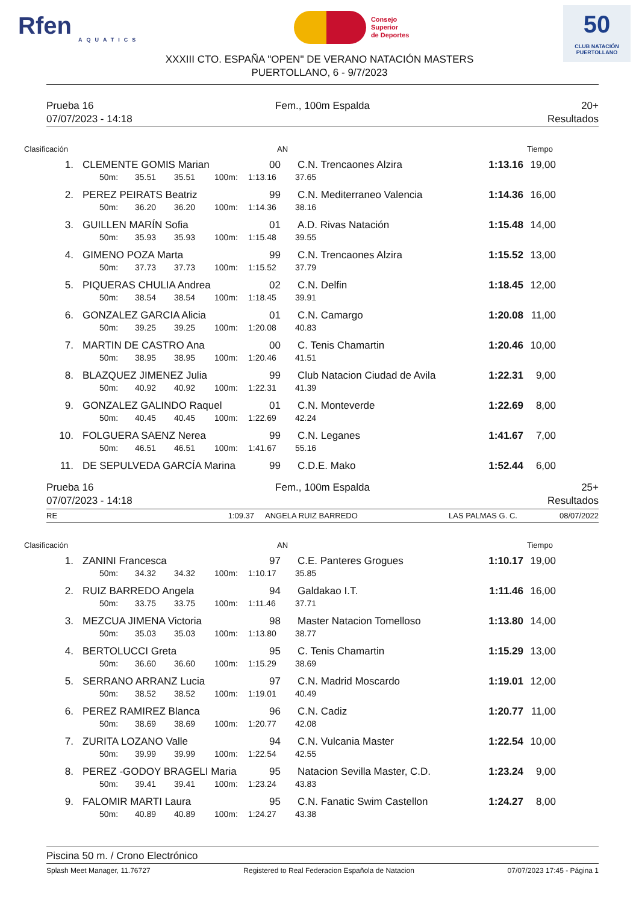Rfen
AQUATICS
Consejo
Superior
de Deportes
50
CLUB NATACIÓN
PUERTOLLANO
XXXIII CTO. ESPAÑA "OPEN" DE VERANO NATACIÓN MASTERS
PUERTOLLANO, 6 - 9/7/2023
Prueba 16
Fem., 100m Espalda
20+
07/07/2023 - 14:18
Resultados
Clasificación AN Tiempo
1. CLEMENTE GOMIS Marian 00 C.N. Trencaones Alzira 1:13.16 19,00
50m: 35.51 35.51 100m: 1:13.16 37.65
2. PEREZ PEIRATS Beatriz 99 C.N. Mediterraneo Valencia 1:14.36 16,00
50m: 36.20 36.20 100m: 1:14.36 38.16
3. GUILLEN MARÍN Sofia 01 A.D. Rivas Natación 1:15.48 14,00
50m: 35.93 35.93 100m: 1:15.48 39.55
4. GIMENO POZA Marta 99 C.N. Trencaones Alzira 1:15.52 13,00
50m: 37.73 37.73 100m: 1:15.52 37.79
5. PIQUERAS CHULIA Andrea 02 C.N. Delfin 1:18.45 12,00
50m: 38.54 38.54 100m: 1:18.45 39.91
6. GONZALEZ GARCIA Alicia 01 C.N. Camargo 1:20.08 11,00
50m: 39.25 39.25 100m: 1:20.08 40.83
7. MARTIN DE CASTRO Ana 00 C. Tenis Chamartin 1:20.46 10,00
50m: 38.95 38.95 100m: 1:20.46 41.51
8. BLAZQUEZ JIMENEZ Julia 99 Club Natacion Ciudad de Avila 1:22.31 9,00
50m: 40.92 40.92 100m: 1:22.31 41.39
9. GONZALEZ GALINDO Raquel 01 C.N. Monteverde 1:22.69 8,00
50m: 40.45 40.45 100m: 1:22.69 42.24
10. FOLGUERA SAENZ Nerea 99 C.N. Leganes 1:41.67 7,00
50m: 46.51 46.51 100m: 1:41.67 55.16
11. DE SEPULVEDA GARCÍA Marina 99 C.D.E. Mako 1:52.44 6,00
Prueba 16
Fem., 100m Espalda
25+
07/07/2023 - 14:18
Resultados
RE 1:09.37 ANGELA RUIZ BARREDO LAS PALMAS G. C. 08/07/2022
Clasificación AN Tiempo
1. ZANINI Francesca 97 C.E. Panteres Grogues 1:10.17 19,00
50m: 34.32 34.32 100m: 1:10.17 35.85
2. RUIZ BARREDO Angela 94 Galdakao I.T. 1:11.46 16,00
50m: 33.75 33.75 100m: 1:11.46 37.71
3. MEZCUA JIMENA Victoria 98 Master Natacion Tomelloso 1:13.80 14,00
50m: 35.03 35.03 100m: 1:13.80 38.77
4. BERTOLUCCI Greta 95 C. Tenis Chamartin 1:15.29 13,00
50m: 36.60 36.60 100m: 1:15.29 38.69
5. SERRANO ARRANZ Lucia 97 C.N. Madrid Moscardo 1:19.01 12,00
50m: 38.52 38.52 100m: 1:19.01 40.49
6. PEREZ RAMIREZ Blanca 96 C.N. Cadiz 1:20.77 11,00
50m: 38.69 38.69 100m: 1:20.77 42.08
7. ZURITA LOZANO Valle 94 C.N. Vulcania Master 1:22.54 10,00
50m: 39.99 39.99 100m: 1:22.54 42.55
8. PEREZ -GODOY BRAGELI Maria 95 Natacion Sevilla Master, C.D. 1:23.24 9,00
50m: 39.41 39.41 100m: 1:23.24 43.83
9. FALOMIR MARTI Laura 95 C.N. Fanatic Swim Castellon 1:24.27 8,00
50m: 40.89 40.89 100m: 1:24.27 43.38
Piscina 50 m. / Crono Electrónico
Splash Meet Manager, 11.76727 Registered to Real Federacion Española de Natacion 07/07/2023 17:45 - Página 1